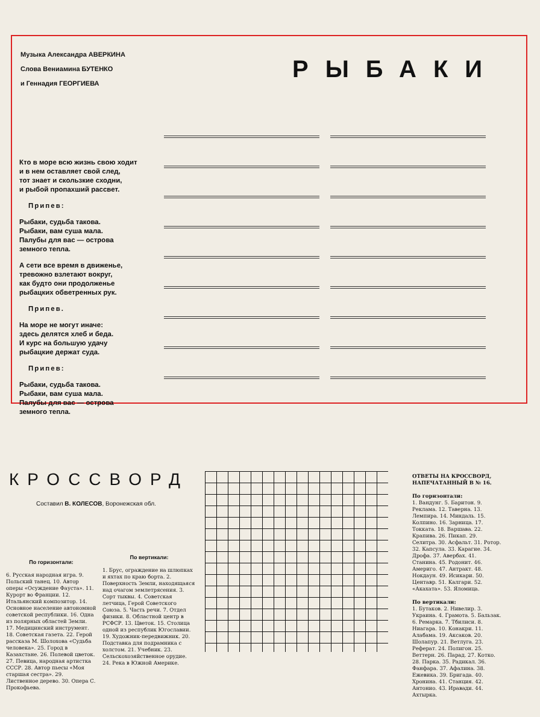Музыка Александра АВЕРКИНА
Слова Вениамина БУТЕНКО
и Геннадия ГЕОРГИЕВА
РЫБАКИ
Кто в море всю жизнь свою ходит
и в нем оставляет свой след,
тот знает и скользкие сходни,
и рыбой пропахший рассвет.
Припев:
Рыбаки, судьба такова.
Рыбаки, вам суша мала.
Палубы для вас — острова
земного тепла.
А сети все время в движенье,
тревожно взлетают вокруг,
как будто они продолженье
рыбацких обветренных рук.
Припев.
На море не могут иначе:
здесь делятся хлеб и беда.
И курс на большую удачу
рыбацкие держат суда.
Припев:
Рыбаки, судьба такова.
Рыбаки, вам суша мала.
Палубы для вас — острова
земного тепла.
КРОССВОРД
Составил В. КОЛЕСОВ, Воронежская обл.
По горизонтали:
6. Русская народная игра. 9. Польский танец. 10. Автор оперы «Осуждение Фауста». 11. Курорт во Франции. 12. Итальянский композитор. 14. Основное население автономной советской республики. 16. Одна из полярных областей Земли. 17. Медицинский инструмент. 18. Советская газета. 22. Герой рассказа М. Шолохова «Судьба человека». 25. Город в Казахстане. 26. Полевой цветок. 27. Певица, народная артистка СССР. 28. Автор пьесы «Моя старшая сестра». 29. Лиственное дерево. 30. Опера С. Прокофьева.
По вертикали:
1. Брус, ограждение на шлюпках и яхтах по краю борта. 2. Поверхность Земли, находящаяся над очагом землетрясения. 3. Сорт тыквы. 4. Советская летчица, Герой Советского Союза. 5. Часть речи. 7. Отдел физики. 8. Областной центр в РСФСР. 13. Цветок. 15. Столица одной из республик Югославии. 19. Художник-передвижник. 20. Подставка для подрамника с холстом. 21. Учебник. 23. Сельскохозяйственное орудие. 24. Река в Южной Америке.
ОТВЕТЫ НА КРОССВОРД, НАПЕЧАТАННЫЙ В № 16.
По горизонтали:
1. Вандунг. 5. Баритон. 9. Реклама. 12. Таверна. 13. Лемпира. 14. Миндаль. 15. Колпино. 16. Зарница. 17. Токката. 18. Варшава. 22. Крапива. 26. Пикап. 29. Селитра. 30. Асфальт. 31. Ротор. 32. Капсула. 33. Карагие. 34. Дрофа. 37. Авербах. 41. Станина. 45. Родонит. 46. Америго. 47. Антракт. 48. Нокдаун. 49. Исикари. 50. Центавр. 51. Калгари. 52. «Акахата». 53. Яломица.
По вертикали:
1. Бутаков. 2. Нивелир. 3. Украина. 4. Грамота. 5. Бальзак. 6. Ремарка. 7. Тбилиси. 8. Ниагара. 10. Конакри. 11. Алабама. 19. Аксаков. 20. Шолапур. 21. Ветлуга. 23. Реферат. 24. Полигон. 25. Веттерн. 26. Парад. 27. Котко. 28. Парка. 35. Радикал. 36. Фанфара. 37. Афалина. 38. Ежевика. 39. Бригада. 40. Хронина. 41. Станция. 42. Антонио. 43. Иравади. 44. Ахтырка.